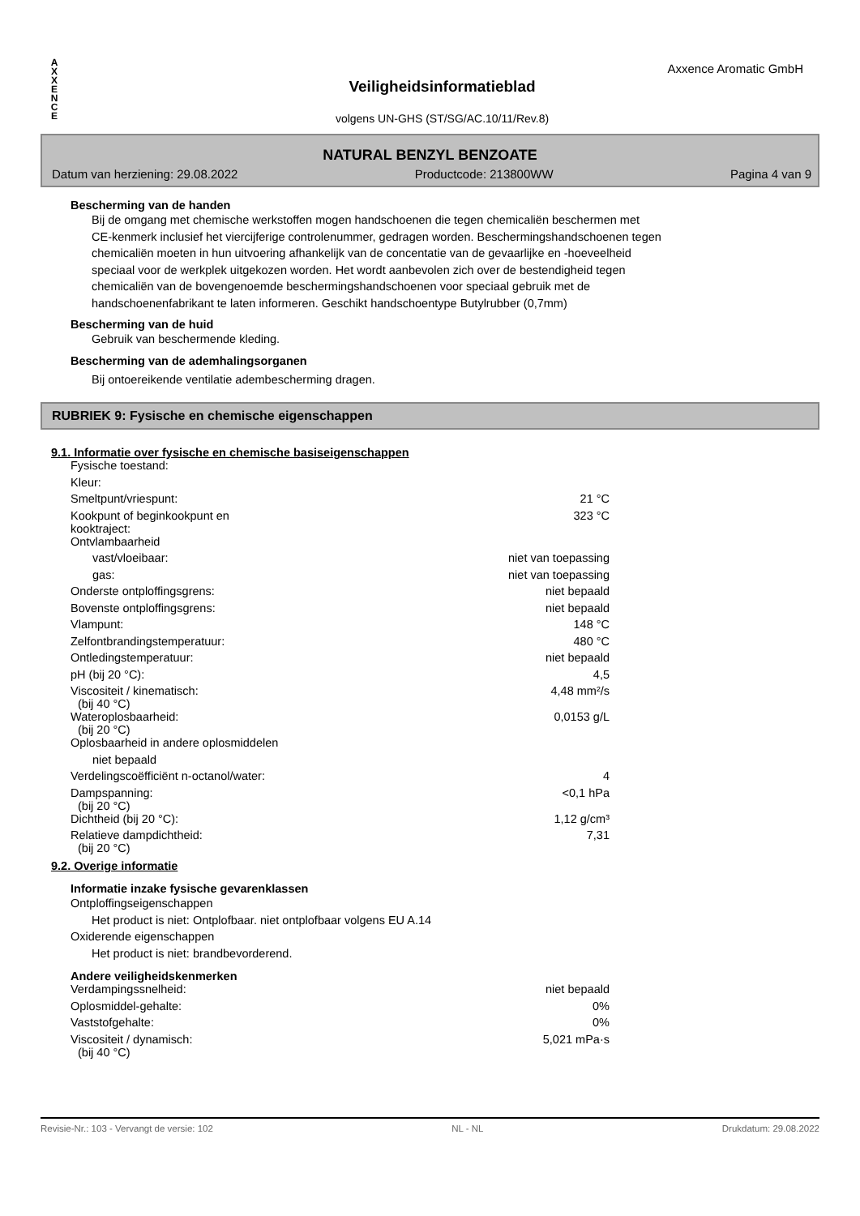A
X
X
E
N
C
E
Axxence Aromatic GmbH
Veiligheidsinformatieblad
volgens UN-GHS (ST/SG/AC.10/11/Rev.8)
NATURAL BENZYL BENZOATE
Datum van herziening: 29.08.2022 Productcode: 213800WW Pagina 4 van 9
Bescherming van de handen
Bij de omgang met chemische werkstoffen mogen handschoenen die tegen chemicaliën beschermen met
CE-kenmerk inclusief het viercijferige controlenummer, gedragen worden. Beschermingshandschoenen tegen
chemicaliën moeten in hun uitvoering afhankelijk van de concentatie van de gevaarlijke en -hoeveelheid
speciaal voor de werkplek uitgekozen worden. Het wordt aanbevolen zich over de bestendigheid tegen
chemicaliën van de bovengenoemde beschermingshandschoenen voor speciaal gebruik met de
handschoenenfabrikant te laten informeren. Geschikt handschoentype Butylrubber (0,7mm)
Bescherming van de huid
Gebruik van beschermende kleding.
Bescherming van de ademhalingsorganen
Bij ontoereikende ventilatie adembescherming dragen.
RUBRIEK 9: Fysische en chemische eigenschappen
9.1. Informatie over fysische en chemische basiseigenschappen
| Fysische toestand: | |
| Kleur: | |
| Smeltpunt/vriespunt: | 21 °C |
| Kookpunt of beginkookpunt en kooktraject: | 323 °C |
| Ontvlambaarheid | |
| vast/vloeibaar: | niet van toepassing |
| gas: | niet van toepassing |
| Onderste ontploffingsgrens: | niet bepaald |
| Bovenste ontploffingsgrens: | niet bepaald |
| Vlampunt: | 148 °C |
| Zelfontbrandingstemperatuur: | 480 °C |
| Ontledingstemperatuur: | niet bepaald |
| pH (bij 20 °C): | 4,5 |
| Viscositeit / kinematisch: (bij 40 °C) | 4,48 mm²/s |
| Wateroplosbaarheid: (bij 20 °C) | 0,0153 g/L |
| Oplosbaarheid in andere oplosmiddelen | |
| niet bepaald | |
| Verdelingscoëfficiënt n-octanol/water: | 4 |
| Dampspanning: (bij 20 °C) | <0,1 hPa |
| Dichtheid (bij 20 °C): | 1,12 g/cm³ |
| Relatieve dampdichtheid: (bij 20 °C) | 7,31 |
9.2. Overige informatie
Informatie inzake fysische gevarenklassen
Ontploffingseigenschappen
Het product is niet: Ontplofbaar. niet ontplofbaar volgens EU A.14
Oxiderende eigenschappen
Het product is niet: brandbevorderend.
Andere veiligheidskenmerken
| Verdampingssnelheid: | niet bepaald |
| Oplosmiddel-gehalte: | 0% |
| Vaststofgehalte: | 0% |
| Viscositeit / dynamisch: (bij 40 °C) | 5,021 mPa·s |
Revisie-Nr.: 103 - Vervangt de versie: 102 NL - NL Drukdatum: 29.08.2022